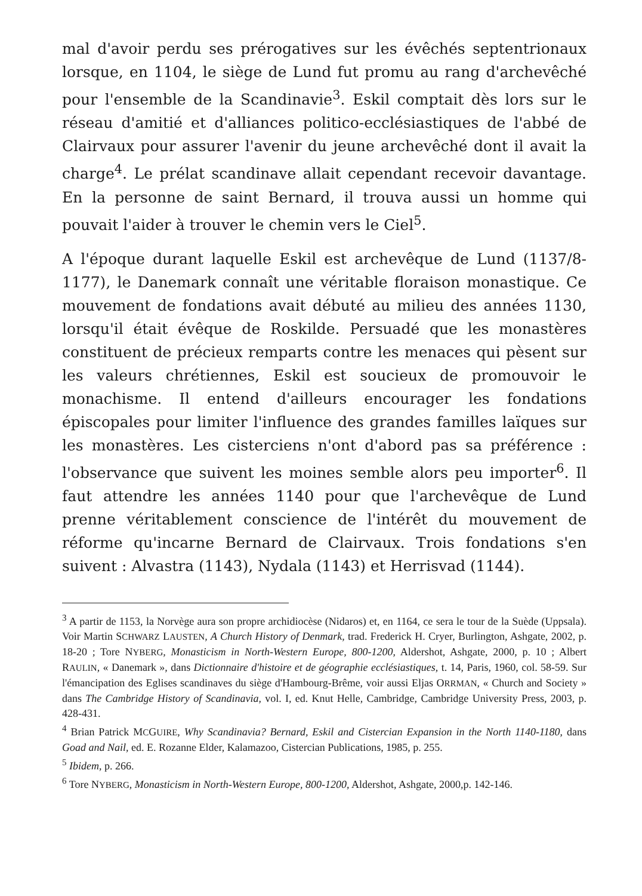mal d'avoir perdu ses prérogatives sur les évêchés septentrionaux lorsque, en 1104, le siège de Lund fut promu au rang d'archevêché pour l'ensemble de la Scandinavie<sup>3</sup>. Eskil comptait dès lors sur le réseau d'amitié et d'alliances politico-ecclésiastiques de l'abbé de Clairvaux pour assurer l'avenir du jeune archevêché dont il avait la charge<sup>4</sup>. Le prélat scandinave allait cependant recevoir davantage. En la personne de saint Bernard, il trouva aussi un homme qui pouvait l'aider à trouver le chemin vers le Ciel<sup>5</sup>.
A l'époque durant laquelle Eskil est archevêque de Lund (1137/8-1177), le Danemark connaît une véritable floraison monastique. Ce mouvement de fondations avait débuté au milieu des années 1130, lorsqu'il était évêque de Roskilde. Persuadé que les monastères constituent de précieux remparts contre les menaces qui pèsent sur les valeurs chrétiennes, Eskil est soucieux de promouvoir le monachisme. Il entend d'ailleurs encourager les fondations épiscopales pour limiter l'influence des grandes familles laïques sur les monastères. Les cisterciens n'ont d'abord pas sa préférence : l'observance que suivent les moines semble alors peu importer<sup>6</sup>. Il faut attendre les années 1140 pour que l'archevêque de Lund prenne véritablement conscience de l'intérêt du mouvement de réforme qu'incarne Bernard de Clairvaux. Trois fondations s'en suivent : Alvastra (1143), Nydala (1143) et Herrisvad (1144).
<sup>3</sup> A partir de 1153, la Norvège aura son propre archidiocèse (Nidaros) et, en 1164, ce sera le tour de la Suède (Uppsala). Voir Martin SCHWARZ LAUSTEN, A Church History of Denmark, trad. Frederick H. Cryer, Burlington, Ashgate, 2002, p. 18-20 ; Tore NYBERG, Monasticism in North-Western Europe, 800-1200, Aldershot, Ashgate, 2000, p. 10 ; Albert RAULIN, « Danemark », dans Dictionnaire d'histoire et de géographie ecclésiastiques, t. 14, Paris, 1960, col. 58-59. Sur l'émancipation des Eglises scandinaves du siège d'Hambourg-Brême, voir aussi Eljas ORRMAN, « Church and Society » dans The Cambridge History of Scandinavia, vol. I, ed. Knut Helle, Cambridge, Cambridge University Press, 2003, p. 428-431.
<sup>4</sup> Brian Patrick MCGUIRE, Why Scandinavia? Bernard, Eskil and Cistercian Expansion in the North 1140-1180, dans Goad and Nail, ed. E. Rozanne Elder, Kalamazoo, Cistercian Publications, 1985, p. 255.
<sup>5</sup> Ibidem, p. 266.
<sup>6</sup> Tore NYBERG, Monasticism in North-Western Europe, 800-1200, Aldershot, Ashgate, 2000,p. 142-146.